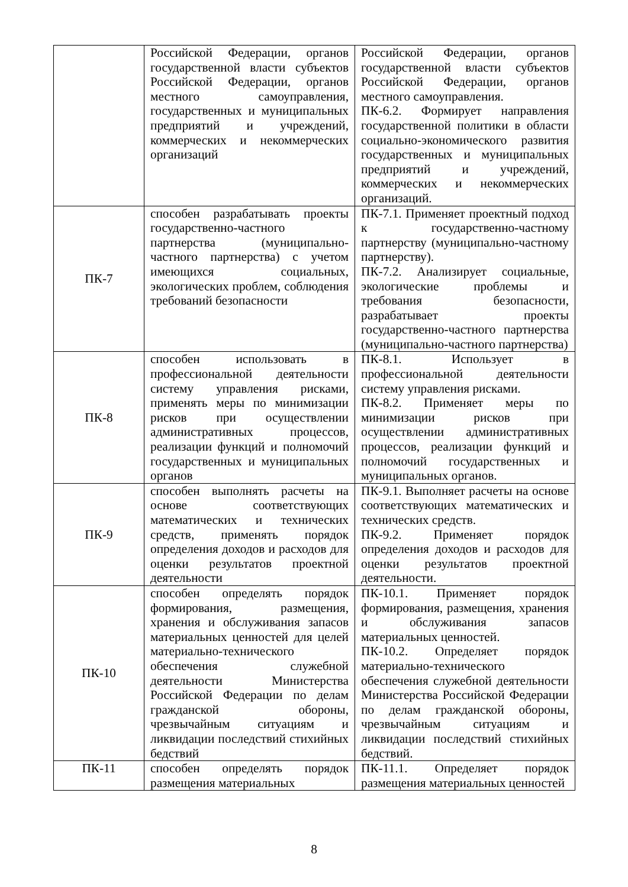| | Российской Федерации, органов государственной власти субъектов Российской Федерации, органов местного самоуправления, государственных и муниципальных предприятий и учреждений, коммерческих и некоммерческих организаций | Российской Федерации, органов государственной власти субъектов Российской Федерации, органов местного самоуправления. ПК-6.2. Формирует направления государственной политики в области социально-экономического развития государственных и муниципальных предприятий и учреждений, коммерческих и некоммерческих организаций. |
| ПК-7 | способен разрабатывать проекты государственно-частного партнерства (муниципально-частного партнерства) с учетом имеющихся социальных, экологических проблем, соблюдения требований безопасности | ПК-7.1. Применяет проектный подход к государственно-частному партнерству (муниципально-частному партнерству). ПК-7.2. Анализирует социальные, экологические проблемы и требования безопасности, разрабатывает проекты государственно-частного партнерства (муниципально-частного партнерства) |
| ПК-8 | способен использовать в профессиональной деятельности систему управления рисками, применять меры по минимизации рисков при осуществлении административных процессов, реализации функций и полномочий государственных и муниципальных органов | ПК-8.1. Использует в профессиональной деятельности систему управления рисками. ПК-8.2. Применяет меры по минимизации рисков при осуществлении административных процессов, реализации функций и полномочий государственных и муниципальных органов. |
| ПК-9 | способен выполнять расчеты на основе соответствующих математических и технических средств, применять порядок определения доходов и расходов для оценки результатов проектной деятельности | ПК-9.1. Выполняет расчеты на основе соответствующих математических и технических средств. ПК-9.2. Применяет порядок определения доходов и расходов для оценки результатов проектной деятельности. |
| ПК-10 | способен определять порядок формирования, размещения, хранения и обслуживания запасов материальных ценностей для целей материально-технического обеспечения служебной деятельности Министерства Российской Федерации по делам гражданской обороны, чрезвычайным ситуациям и ликвидации последствий стихийных бедствий | ПК-10.1. Применяет порядок формирования, размещения, хранения и обслуживания запасов материальных ценностей. ПК-10.2. Определяет порядок материально-технического обеспечения служебной деятельности Министерства Российской Федерации по делам гражданской обороны, чрезвычайным ситуациям и ликвидации последствий стихийных бедствий. |
| ПК-11 | способен определять порядок размещения материальных | ПК-11.1. Определяет порядок размещения материальных ценностей |
8